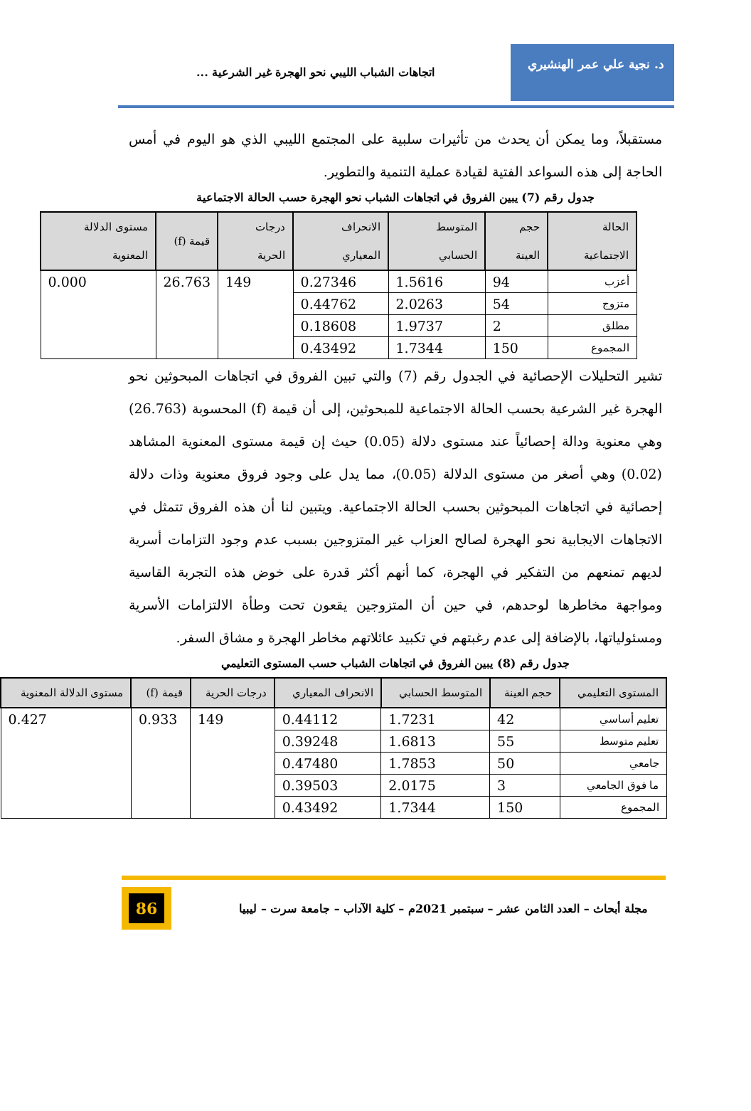د. نجية علي عمر الهنشيري
اتجاهات الشباب الليبي نحو الهجرة غير الشرعية ...
مستقبلاً، وما يمكن أن يحدث من تأثيرات سلبية على المجتمع الليبي الذي هو اليوم في أمس الحاجة إلى هذه السواعد الفتية لقيادة عملية التنمية والتطوير.
جدول رقم (7) يبين الفروق في اتجاهات الشباب نحو الهجرة حسب الحالة الاجتماعية
| الحالة الاجتماعية | حجم العينة | المتوسط الحسابي | الانحراف المعياري | درجات الحرية | قيمة (f) | مستوى الدلالة المعنوية |
| --- | --- | --- | --- | --- | --- | --- |
| أعزب | 94 | 1.5616 | 0.27346 | 149 | 26.763 | 0.000 |
| متزوج | 54 | 2.0263 | 0.44762 | | | |
| مطلق | 2 | 1.9737 | 0.18608 | | | |
| المجموع | 150 | 1.7344 | 0.43492 | | | |
تشير التحليلات الإحصائية في الجدول رقم (7) والتي تبين الفروق في اتجاهات المبحوثين نحو الهجرة غير الشرعية بحسب الحالة الاجتماعية للمبحوثين، إلى أن قيمة (f) المحسوبة (26.763) وهي معنوية ودالة إحصائياً عند مستوى دلالة (0.05) حيث إن قيمة مستوى المعنوية المشاهد (0.02) وهي أصغر من مستوى الدلالة (0.05)، مما يدل على وجود فروق معنوية وذات دلالة إحصائية في اتجاهات المبحوثين بحسب الحالة الاجتماعية. ويتبين لنا أن هذه الفروق تتمثل في الاتجاهات الايجابية نحو الهجرة لصالح العزاب غير المتزوجين بسبب عدم وجود التزامات أسرية لديهم تمنعهم من التفكير في الهجرة، كما أنهم أكثر قدرة على خوض هذه التجربة القاسية ومواجهة مخاطرها لوحدهم، في حين أن المتزوجين يقعون تحت وطأة الالتزامات الأسرية ومسئولياتها، بالإضافة إلى عدم رغبتهم في تكبيد عائلاتهم مخاطر الهجرة و مشاق السفر.
جدول رقم (8) يبين الفروق في اتجاهات الشباب حسب المستوى التعليمي
| المستوى التعليمي | حجم العينة | المتوسط الحسابي | الانحراف المعياري | درجات الحرية | قيمة (f) | مستوى الدلالة المعنوية |
| --- | --- | --- | --- | --- | --- | --- |
| تعليم أساسي | 42 | 1.7231 | 0.44112 | 149 | 0.933 | 0.427 |
| تعليم متوسط | 55 | 1.6813 | 0.39248 | | | |
| جامعي | 50 | 1.7853 | 0.47480 | | | |
| ما فوق الجامعي | 3 | 2.0175 | 0.39503 | | | |
| المجموع | 150 | 1.7344 | 0.43492 | | | |
مجلة أبحاث – العدد الثامن عشر – سبتمبر 2021م – كلية الآداب – جامعة سرت – ليبيا
86